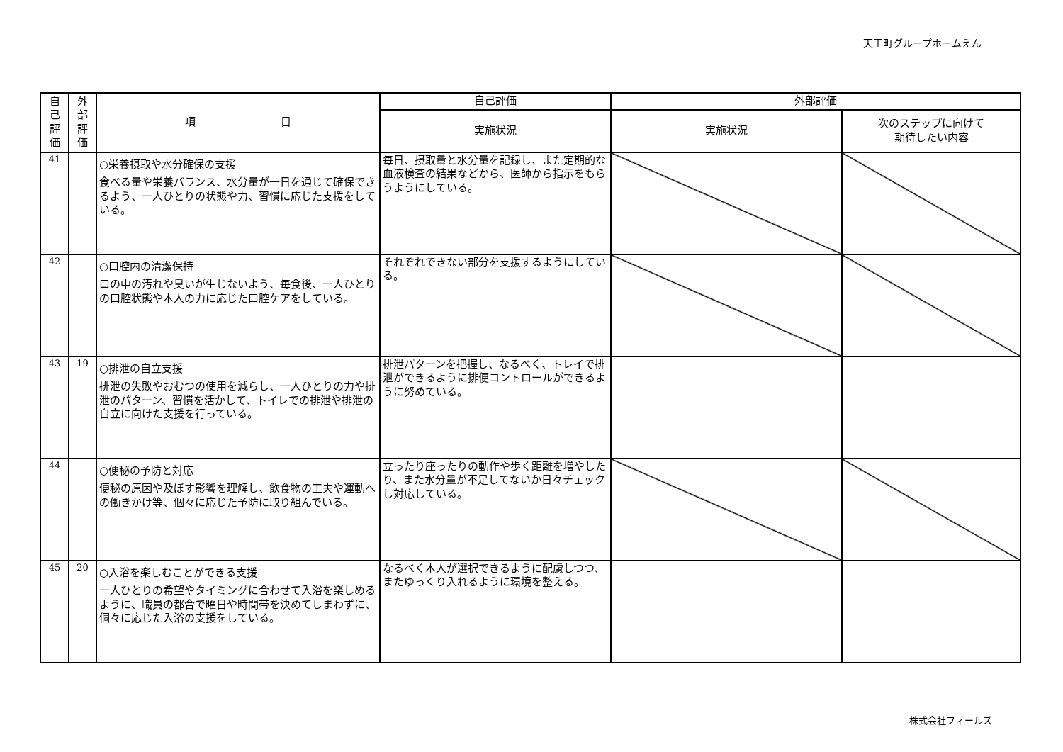天王町グループホームえん
| 自 己 評 価 | 外 部 評 価 | 項 目 | 自己評価 | 外部評価 | |
| --- | --- | --- | --- | --- | --- |
| | | | 実施状況 | 実施状況 | 次のステップに向けて 期待したい内容 |
| 41 | | ○栄養摂取や水分確保の支援 食べる量や栄養バランス、水分量が一日を通じて確保できるよう、一人ひとりの状態や力、習慣に応じた支援をしている。 | 毎日、摂取量と水分量を記録し、また定期的な血液検査の結果などから、医師から指示をもらうようにしている。 | | |
| 42 | | ○口腔内の清潔保持 口の中の汚れや臭いが生じないよう、毎食後、一人ひとりの口腔状態や本人の力に応じた口腔ケアをしている。 | それぞれできない部分を支援するようにしている。 | | |
| 43 | 19 | ○排泄の自立支援 排泄の失敗やおむつの使用を減らし、一人ひとりの力や排泄のパターン、習慣を活かして、トイレでの排泄や排泄の自立に向けた支援を行っている。 | 排泄パターンを把握し、なるべく、トレイで排泄ができるように排便コントロールができるように努めている。 | | |
| 44 | | ○便秘の予防と対応 便秘の原因や及ぼす影響を理解し、飲食物の工夫や運動への働きかけ等、個々に応じた予防に取り組んでいる。 | 立ったり座ったりの動作や歩く距離を増やしたり、また水分量が不足してないか日々チェックし対応している。 | | |
| 45 | 20 | ○入浴を楽しむことができる支援 一人ひとりの希望やタイミングに合わせて入浴を楽しめるように、職員の都合で曜日や時間帯を決めてしまわずに、個々に応じた入浴の支援をしている。 | なるべく本人が選択できるように配慮しつつ、またゆっくり入れるように環境を整える。 | | |
株式会社フィールズ